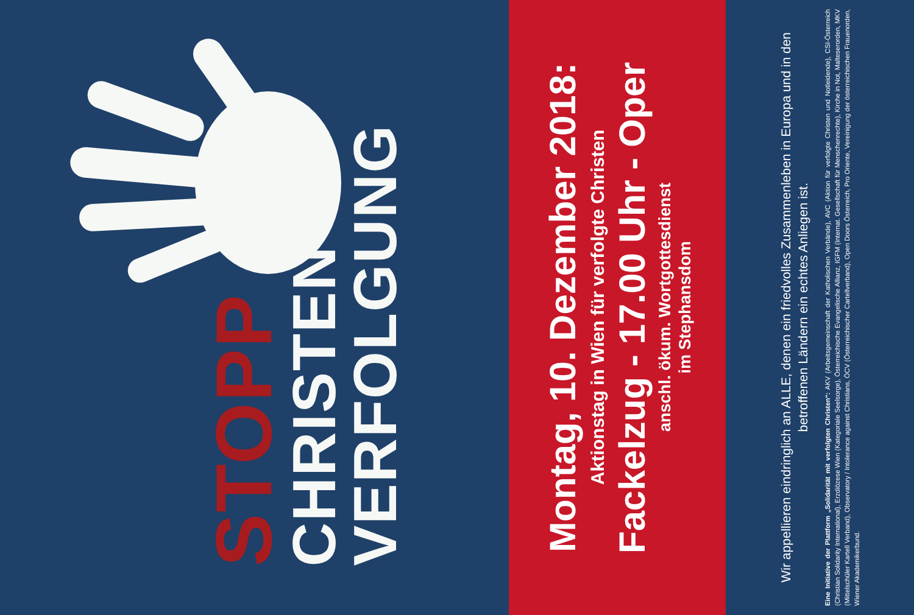STOPP
CHRISTEN
VERFOLGUNG
Montag, 10. Dezember 2018:
Aktionstag in Wien für verfolgte Christen
Fackelzug - 17.00 Uhr - Oper
anschl. ökum. Wortgottesdienst
im Stephansdom
Wir appellieren eindringlich an ALLE, denen ein friedvolles Zusammenleben in Europa und in den betroffenen Ländern ein echtes Anliegen ist.
Eine Initiative der Plattform „Solidarität mit verfolgten Christen“: AKV (Arbeitsgemeinschaft der Katholischen Verbände), AVC (Aktion für verfolgte Christen und Notleidende), CSI-Österreich (Christian Solidarity International), Erzdiözese Wien (Kategoriale Seelsorge), Österreichische Evangelische Allianz, IGFM (Internat. Gesellschaft für Menschenrechte), Kirche in Not, Malteserorden, MKV (Mittelschüler Kartell Verband), Observatory / Intolerance against Christians, ÖCV (Österreichischer Cartellverband), Open Doors Österreich, Pro Oriente, Vereinigung der österreichischen Frauenorden, Wiener Akademikerbund.